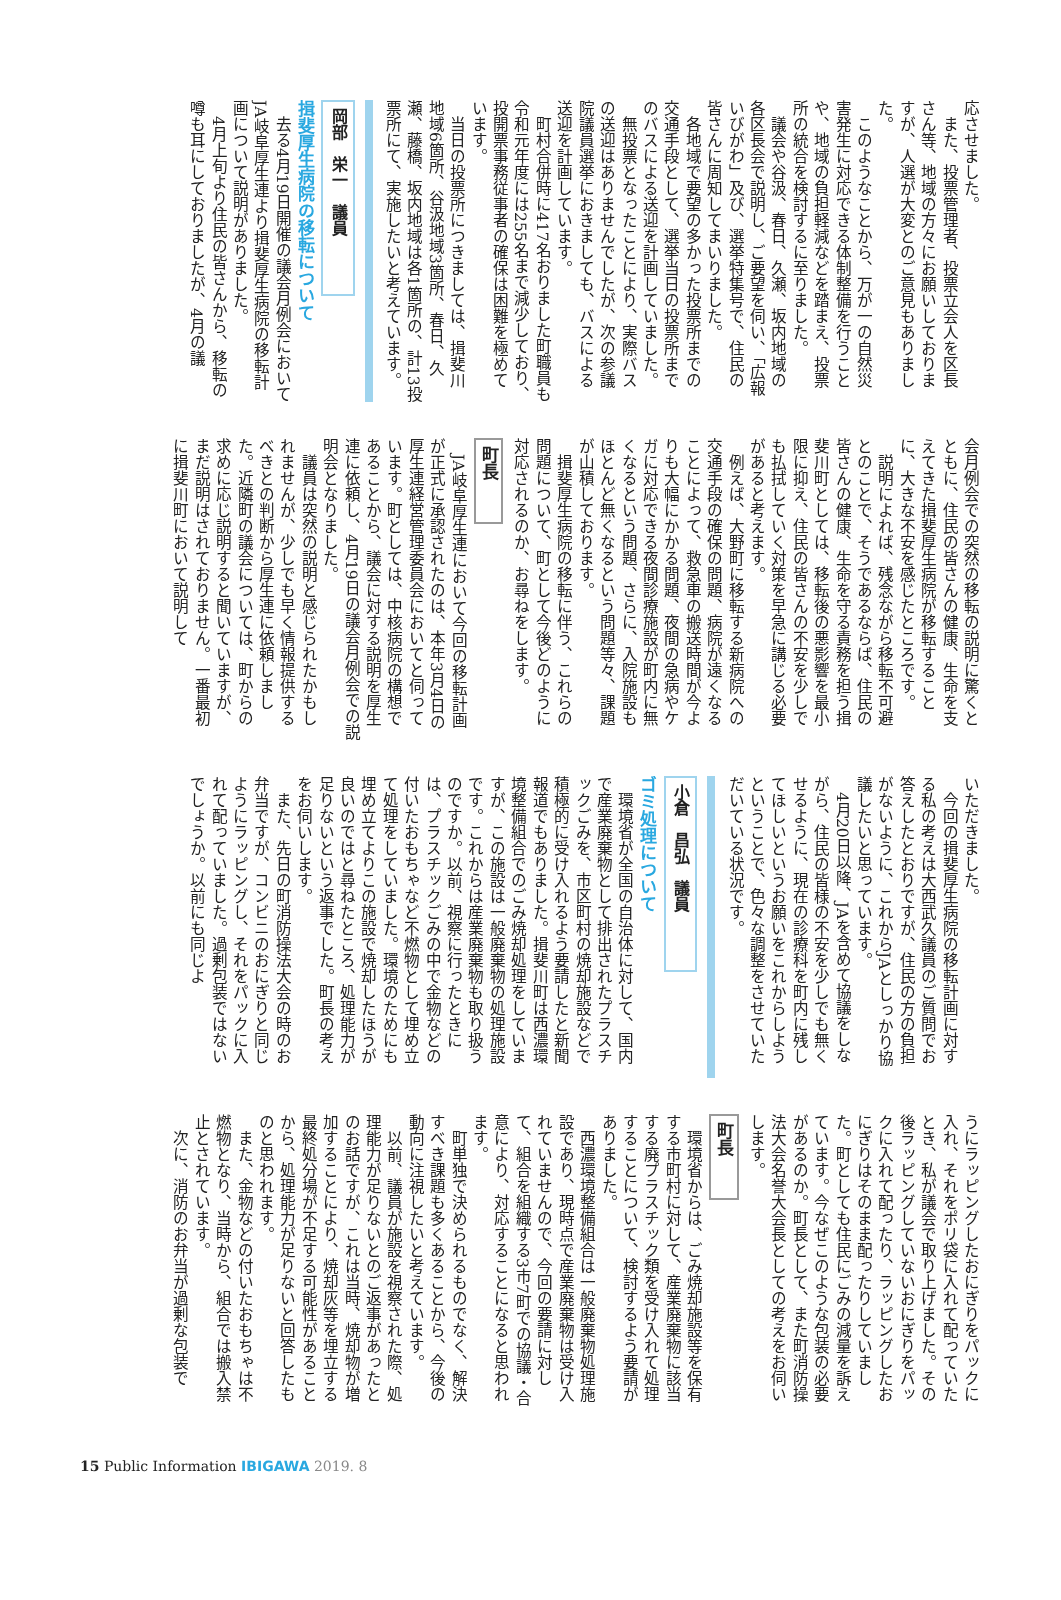応させました。
また、投票管理者、投票立会人を区長さん等、地域の方々にお願いしておりますが、人選が大変とのご意見もありました。
このようなことから、万が一の自然災害発生に対応できる体制整備を行うことや、地域の負担軽減などを踏まえ、投票所の統合を検討するに至りました。
議会や谷汲、春日、久瀬、坂内地域の各区長会で説明し、ご要望を伺い、「広報いびがわ」及び、選挙特集号で、住民の皆さんに周知してまいりました。
各地域で要望の多かった投票所までの交通手段として、選挙当日の投票所までのバスによる送迎を計画していました。
無投票となったことにより、実際バスの送迎はありませんでしたが、次の参議院議員選挙におきましても、バスによる送迎を計画しています。
町村合併時に417名おりました町職員も令和元年度には255名まで減少しており、投開票事務従事者の確保は困難を極めています。
当日の投票所につきましては、揖斐川地域6箇所、谷汲地域3箇所、春日、久瀬、藤橋、坂内地域は各1箇所の、計13投票所にて、実施したいと考えています。
岡部　栄一　議員
揖斐厚生病院の移転について
去る4月19日開催の議会月例会においてJA岐阜厚生連より揖斐厚生病院の移転計画について説明がありました。
4月上旬より住民の皆さんから、移転の噂も耳にしておりましたが、4月の議
会月例会での突然の移転の説明に驚くとともに、住民の皆さんの健康、生命を支えてきた揖斐厚生病院が移転することに、大きな不安を感じたところです。
説明によれば、残念ながら移転不可避とのことで、そうであるならば、住民の皆さんの健康、生命を守る責務を担う揖斐川町としては、移転後の悪影響を最小限に抑え、住民の皆さんの不安を少しでも払拭していく対策を早急に講じる必要があると考えます。
例えば、大野町に移転する新病院への交通手段の確保の問題、病院が遠くなることによって、救急車の搬送時間が今よりも大幅にかかる問題、夜間の急病やケガに対応できる夜間診療施設が町内に無くなるという問題、さらに、入院施設もほとんど無くなるという問題等々、課題が山積しております。
揖斐厚生病院の移転に伴う、これらの問題について、町として今後どのように対応されるのか、お尋ねをします。
町長
JA岐阜厚生連において今回の移転計画が正式に承認されたのは、本年3月4日の厚生連経営管理委員会においてと伺っています。町としては、中核病院の構想であることから、議会に対する説明を厚生連に依頼し、4月19日の議会月例会での説明会となりました。
議員は突然の説明と感じられたかもしれませんが、少しでも早く情報提供するべきとの判断から厚生連に依頼しました。近隣町の議会については、町からの求めに応じ説明すると聞いていますが、まだ説明はされておりません。一番最初に揖斐川町において説明して
いただきました。
今回の揖斐厚生病院の移転計画に対する私の考えは大西武久議員のご質問でお答えしたとおりですが、住民の方の負担がないように、これからJAとしっかり協議したいと思っています。
4月20日以降、JAを含めて協議をしながら、住民の皆様の不安を少しでも無くせるように、現在の診療科を町内に残してほしいというお願いをこれからしようということで、色々な調整をさせていただいている状況です。
小倉　昌弘　議員
ゴミ処理について
環境省が全国の自治体に対して、国内で産業廃棄物として排出されたプラスチックごみを、市区町村の焼却施設などで積極的に受け入れるよう要請したと新聞報道でもありました。揖斐川町は西濃環境整備組合でのごみ焼却処理をしていますが、この施設は一般廃棄物の処理施設です。これからは産業廃棄物も取り扱うのですか。以前、視察に行ったときには、プラスチックごみの中で金物などの付いたおもちゃなど不燃物として埋め立て処理をしていました。環境のためにも埋め立てよりこの施設で焼却したほうが良いのではと尋ねたところ、処理能力が足りないという返事でした。町長の考えをお伺いします。
また、先日の町消防操法大会の時のお弁当ですが、コンビニのおにぎりと同じようにラッピングし、それをパックに入れて配っていました。過剰包装ではないでしょうか。以前にも同じよ
うにラッピングしたおにぎりをパックに入れ、それをポリ袋に入れて配っていたとき、私が議会で取り上げました。その後ラッピングしていないおにぎりをパックに入れて配ったり、ラッピングしたおにぎりはそのまま配ったりしていました。町としても住民にごみの減量を訴えています。今なぜこのような包装の必要があるのか。町長として、また町消防操法大会名誉大会長としての考えをお伺いします。
町長
環境省からは、ごみ焼却施設等を保有する市町村に対して、産業廃棄物に該当する廃プラスチック類を受け入れて処理することについて、検討するよう要請がありました。
西濃環境整備組合は一般廃棄物処理施設であり、現時点で産業廃棄物は受け入れていませんので、今回の要請に対して、組合を組織する3市7町での協議・合意により、対応することになると思われます。
町単独で決められるものでなく、解決すべき課題も多くあることから、今後の動向に注視したいと考えています。
以前、議員が施設を視察された際、処理能力が足りないとのご返事があったとのお話ですが、これは当時、焼却物が増加することにより、焼却灰等を埋立する最終処分場が不足する可能性があることから、処理能力が足りないと回答したものと思われます。
また、金物などの付いたおもちゃは不燃物となり、当時から、組合では搬入禁止とされています。
次に、消防のお弁当が過剰な包装で
15 Public Information IBIGAWA 2019. 8